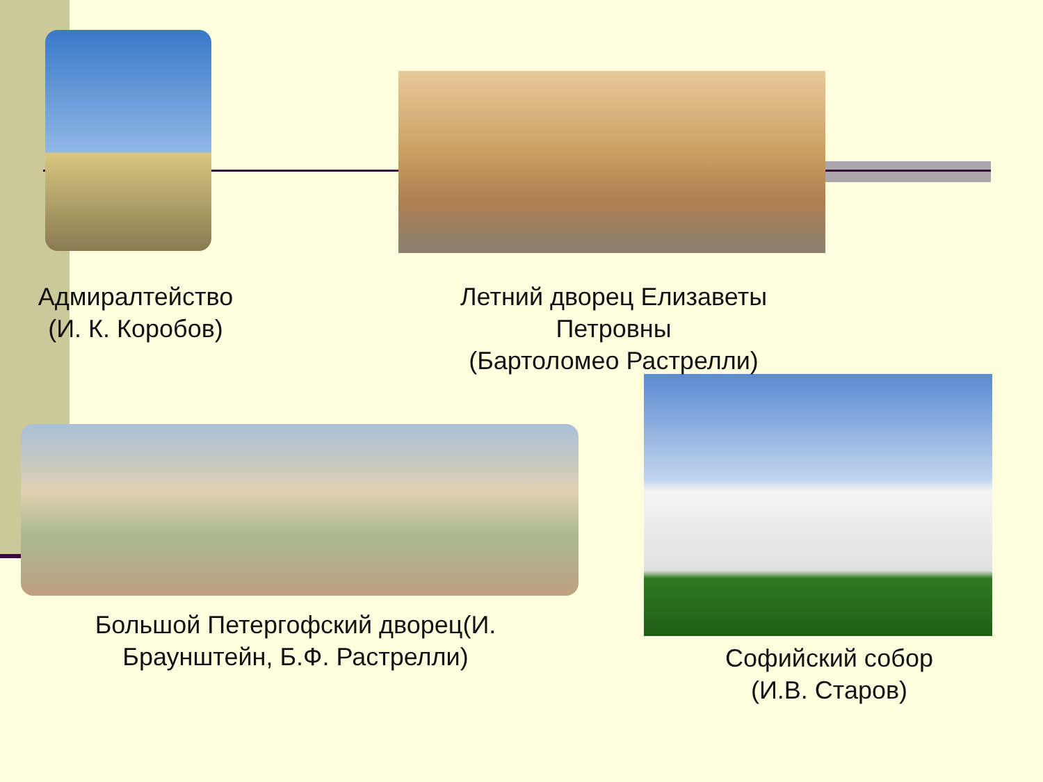Адмиралтейство
(И. К. Коробов)
Летний дворец Елизаветы Петровны
(Бартоломео Растрелли)
Большой Петергофский дворец(И. Браунштейн, Б.Ф. Растрелли)
Софийский собор
(И.В. Старов)